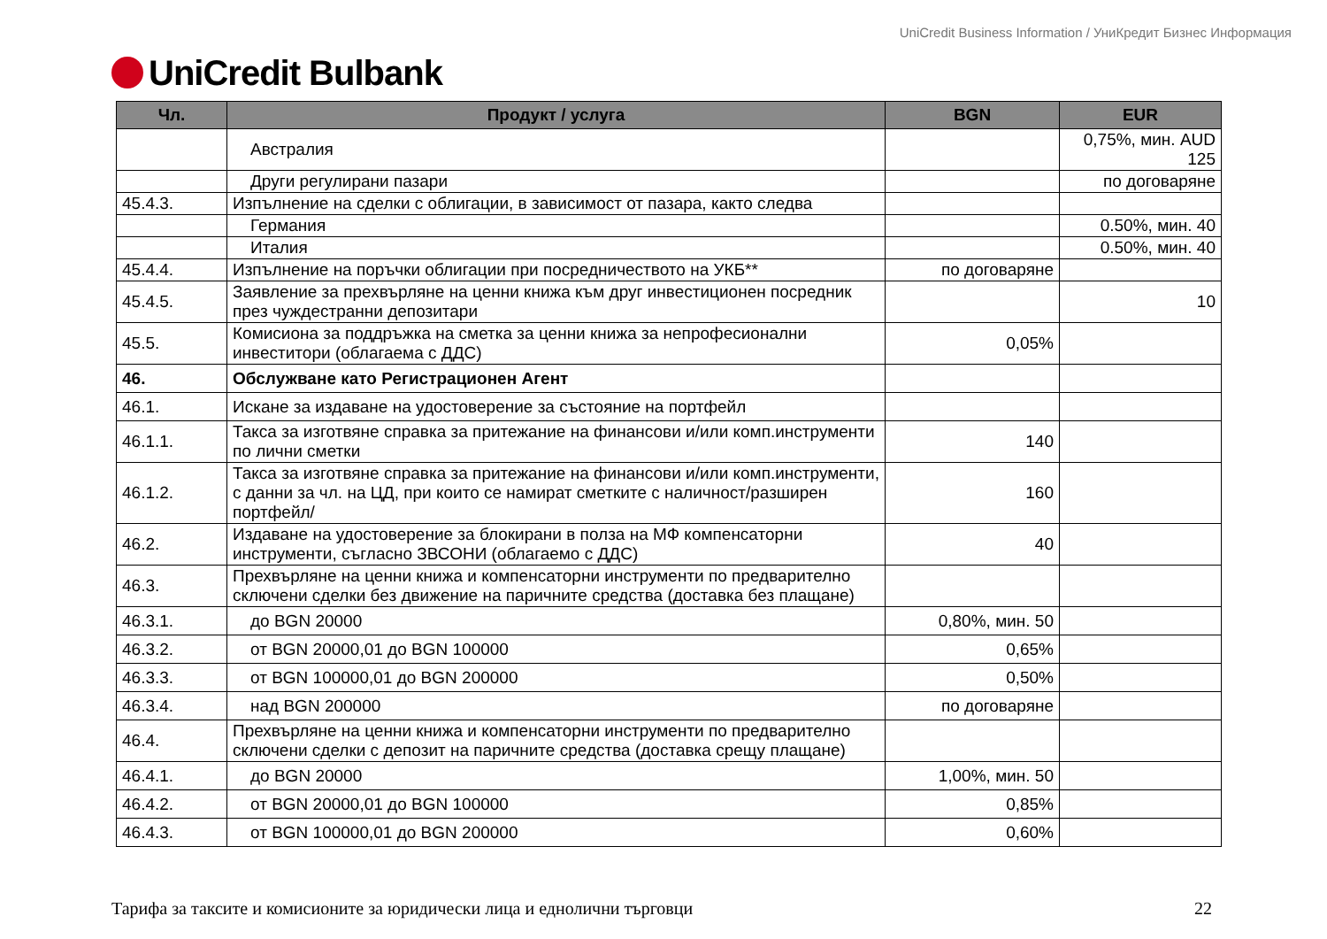UniCredit Bulbank
UniCredit Business Information / УниКредит Бизнес Информация
| Чл. | Продукт / услуга | BGN | EUR |
| --- | --- | --- | --- |
| | Австралия | | 0,75%, мин. AUD 125 |
| | Други регулирани пазари | | по договаряне |
| 45.4.3. | Изпълнение на сделки с облигации, в зависимост от пазара, както следва | | |
| | Германия | | 0.50%, мин. 40 |
| | Италия | | 0.50%, мин. 40 |
| 45.4.4. | Изпълнение на поръчки облигации при посредничеството на УКБ** | по договаряне | |
| 45.4.5. | Заявление за прехвърляне на ценни книжа към друг инвестиционен посредник през чуждестранни депозитари | | 10 |
| 45.5. | Комисиона за поддръжка на сметка за ценни книжа за непрофесионални инвеститори (облагаема с ДДС) | 0,05% | |
| 46. | Обслужване като Регистрационен Агент | | |
| 46.1. | Искане за издаване на удостоверение за състояние на портфейл | | |
| 46.1.1. | Такса за изготвяне справка за притежание на финансови и/или комп.инструменти по лични сметки | 140 | |
| 46.1.2. | Такса за изготвяне справка за притежание на финансови и/или комп.инструменти, с данни за чл. на ЦД, при които се намират сметките с наличност/разширен портфейл/ | 160 | |
| 46.2. | Издаване на удостоверение за блокирани в полза на МФ компенсаторни инструменти, съгласно ЗВСОНИ (облагаемо с ДДС) | 40 | |
| 46.3. | Прехвърляне на ценни книжа и компенсаторни инструменти по предварително сключени сделки без движение на паричните средства (доставка без плащане) | | |
| 46.3.1. | до BGN 20000 | 0,80%, мин. 50 | |
| 46.3.2. | от BGN 20000,01 до BGN 100000 | 0,65% | |
| 46.3.3. | от BGN 100000,01 до BGN 200000 | 0,50% | |
| 46.3.4. | над BGN 200000 | по договаряне | |
| 46.4. | Прехвърляне на ценни книжа и компенсаторни инструменти по предварително сключени сделки с депозит на паричните средства (доставка срещу плащане) | | |
| 46.4.1. | до BGN 20000 | 1,00%, мин. 50 | |
| 46.4.2. | от BGN 20000,01 до BGN 100000 | 0,85% | |
| 46.4.3. | от BGN 100000,01 до BGN 200000 | 0,60% | |
Тарифа за таксите и комисионите за юридически лица и еднолични търговци 22